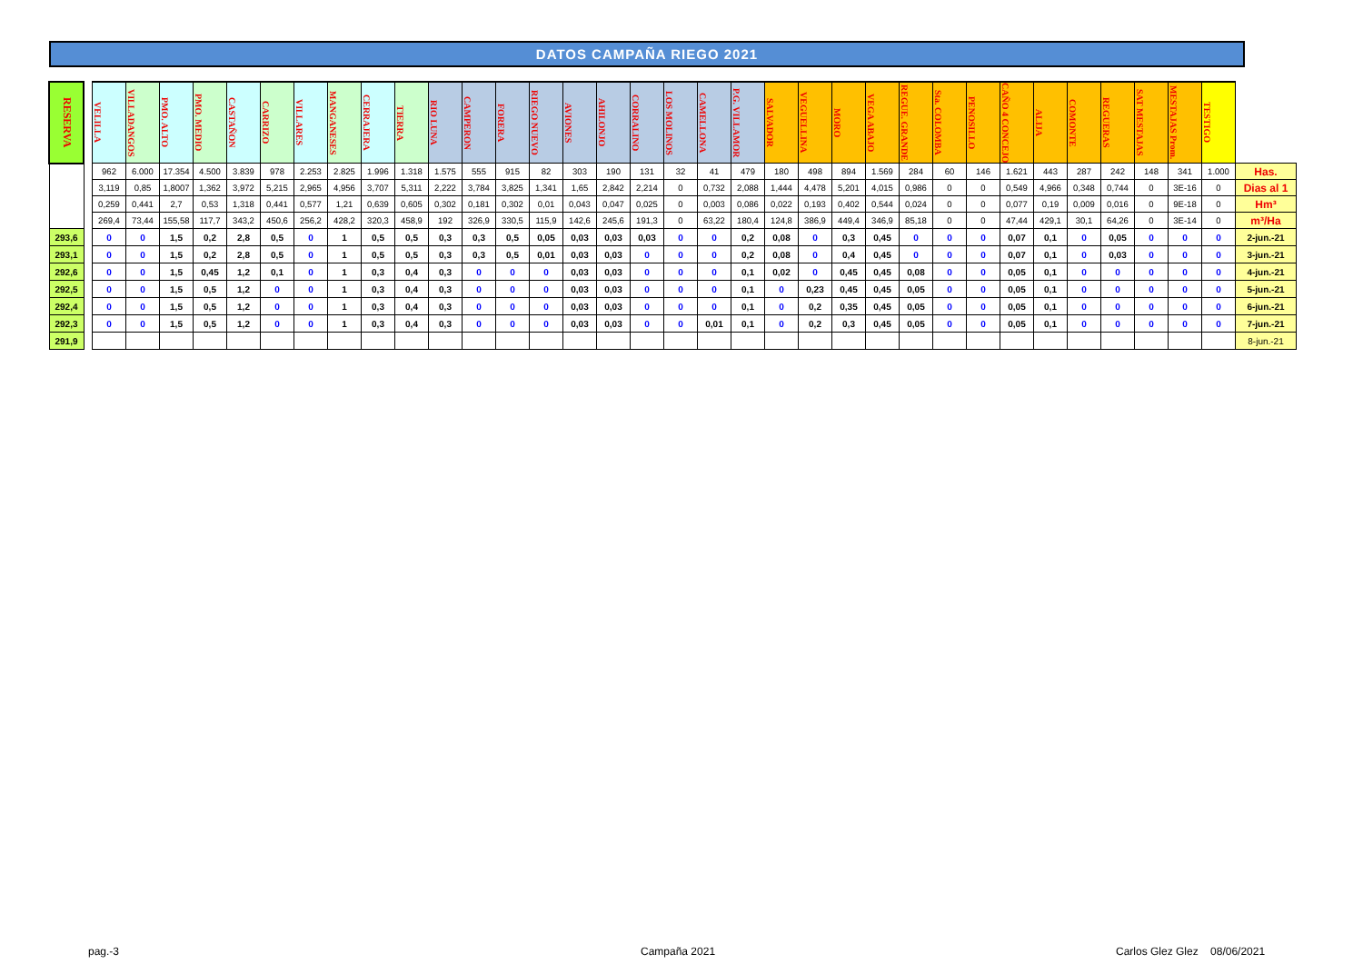DATOS CAMPAÑA RIEGO 2021
| RESERVA | | VELILLA | VILLADANGOS | PMO. ALTO | PMO. MEDIO | CASTAÑON | CARRIZO | VILLARES | MANGANESES | CERRAJERA | TIERRA | RIO LUNA | CAMPERON | FORERA | RIEGO NUEVO | AVIONES | AHILONJO | CORRALINO | LOS MOLINOS | CAMELLONA | P.G. VILLAMOR | SALVADOR | VEGUELLINA | MORO | VEGA ABAJO | REGUE. GRANDE | Sta. COLOMBA | PENOSILLO | CAÑO 4 CONCEJO | ALIJA | COMONTE | REGUERAS | SAT MESTAJAS | MESTAJAS Prom. | TESTIGO | |
| | | 962 | 6.000 | 17.354 | 4.500 | 3.839 | 978 | 2.253 | 2.825 | 1.996 | 1.318 | 1.575 | 555 | 915 | 82 | 303 | 190 | 131 | 32 | 41 | 479 | 180 | 498 | 894 | 1.569 | 284 | 60 | 146 | 1.621 | 443 | 287 | 242 | 148 | 341 | 1.000 | Has. |
| | | 3,119 | 0,85 | 1,8007 | 1,362 | 3,972 | 5,215 | 2,965 | 4,956 | 3,707 | 5,311 | 2,222 | 3,784 | 3,825 | 1,341 | 1,65 | 2,842 | 2,214 | 0 | 0,732 | 2,088 | 1,444 | 4,478 | 5,201 | 4,015 | 0,986 | 0 | 0 | 0,549 | 4,966 | 0,348 | 0,744 | 0 | 3E-16 | 0 | Dias al 1 |
| | | 0,259 | 0,441 | 2,7 | 0,53 | 1,318 | 0,441 | 0,577 | 1,21 | 0,639 | 0,605 | 0,302 | 0,181 | 0,302 | 0,01 | 0,043 | 0,047 | 0,025 | 0 | 0,003 | 0,086 | 0,022 | 0,193 | 0,402 | 0,544 | 0,024 | 0 | 0 | 0,077 | 0,19 | 0,009 | 0,016 | 0 | 9E-18 | 0 | Hm³ |
| | | 269,4 | 73,44 | 155,58 | 117,7 | 343,2 | 450,6 | 256,2 | 428,2 | 320,3 | 458,9 | 192 | 326,9 | 330,5 | 115,9 | 142,6 | 245,6 | 191,3 | 0 | 63,22 | 180,4 | 124,8 | 386,9 | 449,4 | 346,9 | 85,18 | 0 | 0 | 47,44 | 429,1 | 30,1 | 64,26 | 0 | 3E-14 | 0 | m³/Ha |
| 293,6 | | 0 | 0 | 1,5 | 0,2 | 2,8 | 0,5 | 0 | 1 | 0,5 | 0,5 | 0,3 | 0,3 | 0,5 | 0,05 | 0,03 | 0,03 | 0,03 | 0 | 0 | 0,2 | 0,08 | 0 | 0,3 | 0,45 | 0 | 0 | 0 | 0,07 | 0,1 | 0 | 0,05 | 0 | 0 | 0 | 2-jun.-21 |
| 293,1 | | 0 | 0 | 1,5 | 0,2 | 2,8 | 0,5 | 0 | 1 | 0,5 | 0,5 | 0,3 | 0,3 | 0,5 | 0,01 | 0,03 | 0,03 | 0 | 0 | 0 | 0,2 | 0,08 | 0 | 0,4 | 0,45 | 0 | 0 | 0 | 0,07 | 0,1 | 0 | 0,03 | 0 | 0 | 0 | 3-jun.-21 |
| 292,6 | | 0 | 0 | 1,5 | 0,45 | 1,2 | 0,1 | 0 | 1 | 0,3 | 0,4 | 0,3 | 0 | 0 | 0 | 0,03 | 0,03 | 0 | 0 | 0 | 0,1 | 0,02 | 0 | 0,45 | 0,45 | 0,08 | 0 | 0 | 0,05 | 0,1 | 0 | 0 | 0 | 0 | 0 | 4-jun.-21 |
| 292,5 | | 0 | 0 | 1,5 | 0,5 | 1,2 | 0 | 0 | 1 | 0,3 | 0,4 | 0,3 | 0 | 0 | 0 | 0,03 | 0,03 | 0 | 0 | 0 | 0,1 | 0 | 0,23 | 0,45 | 0,45 | 0,05 | 0 | 0 | 0,05 | 0,1 | 0 | 0 | 0 | 0 | 0 | 5-jun.-21 |
| 292,4 | | 0 | 0 | 1,5 | 0,5 | 1,2 | 0 | 0 | 1 | 0,3 | 0,4 | 0,3 | 0 | 0 | 0 | 0,03 | 0,03 | 0 | 0 | 0 | 0,1 | 0 | 0,2 | 0,35 | 0,45 | 0,05 | 0 | 0 | 0,05 | 0,1 | 0 | 0 | 0 | 0 | 0 | 6-jun.-21 |
| 292,3 | | 0 | 0 | 1,5 | 0,5 | 1,2 | 0 | 0 | 1 | 0,3 | 0,4 | 0,3 | 0 | 0 | 0 | 0,03 | 0,03 | 0 | 0 | 0,01 | 0,1 | 0 | 0,2 | 0,3 | 0,45 | 0,05 | 0 | 0 | 0,05 | 0,1 | 0 | 0 | 0 | 0 | 0 | 7-jun.-21 |
| 291,9 | | | | | | | | | | | | | | | | | | | | | | | | | | | | | | | | | | | | 8-jun.-21 |
pag.-3 Campaña 2021 Carlos Glez Glez 08/06/2021